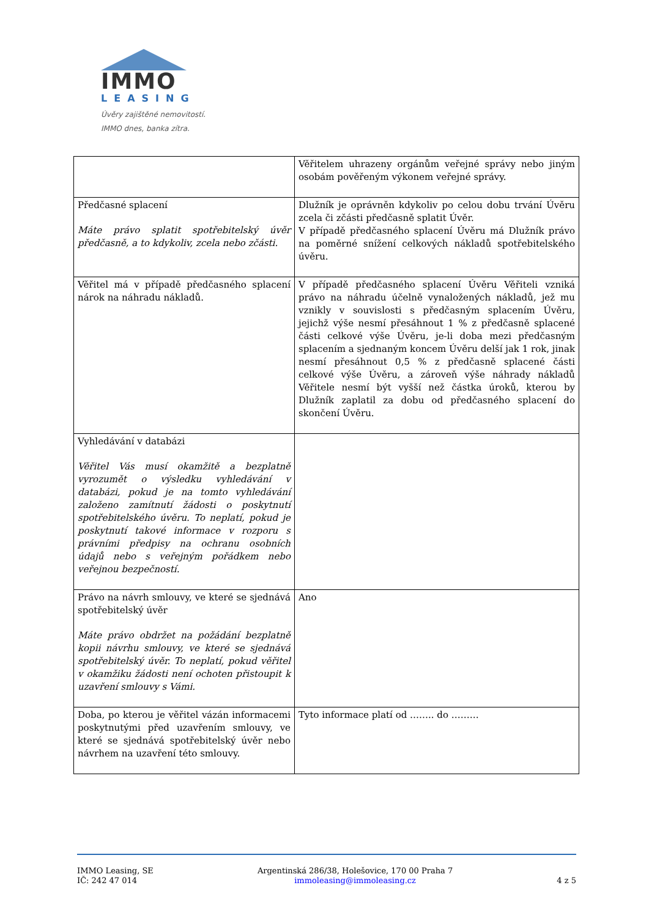IMMO
LEASING
Úvěry zajištěné nemovitostí.
IMMO dnes, banka zítra.
| | Věřitelem uhrazeny orgánům veřejné správy nebo jiným osobám pověřeným výkonem veřejné správy. |
| Předčasné splacení Máte právo splatit spotřebitelský úvěr předčasně, a to kdykoliv, zcela nebo zčásti. | Dlužník je oprávněn kdykoliv po celou dobu trvání Úvěru zcela či zčásti předčasně splatit Úvěr. V případě předčasného splacení Úvěru má Dlužník právo na poměrné snížení celkových nákladů spotřebitelského úvěru. |
| Věřitel má v případě předčasného splacení nárok na náhradu nákladů. | V případě předčasného splacení Úvěru Věřiteli vzniká právo na náhradu účelně vynaložených nákladů, jež mu vznikly v souvislosti s předčasným splacením Úvěru, jejichž výše nesmí přesáhnout 1 % z předčasně splacené části celkové výše Úvěru, je-li doba mezi předčasným splacením a sjednaným koncem Úvěru delší jak 1 rok, jinak nesmí přesáhnout 0,5 % z předčasně splacené části celkové výše Úvěru, a zároveň výše náhrady nákladů Věřitele nesmí být vyšší než částka úroků, kterou by Dlužník zaplatil za dobu od předčasného splacení do skončení Úvěru. |
| Vyhledávání v databázi Věřitel Vás musí okamžitě a bezplatně vyrozumět o výsledku vyhledávání v databázi, pokud je na tomto vyhledávání založeno zamítnutí žádosti o poskytnutí spotřebitelského úvěru. To neplatí, pokud je poskytnutí takové informace v rozporu s právními předpisy na ochranu osobních údajů nebo s veřejným pořádkem nebo veřejnou bezpečností. | |
| Právo na návrh smlouvy, ve které se sjednává spotřebitelský úvěr Máte právo obdržet na požádání bezplatně kopii návrhu smlouvy, ve které se sjednává spotřebitelský úvěr. To neplatí, pokud věřitel v okamžiku žádosti není ochoten přistoupit k uzavření smlouvy s Vámi. | Ano |
| Doba, po kterou je věřitel vázán informacemi poskytnutými před uzavřením smlouvy, ve které se sjednává spotřebitelský úvěr nebo návrhem na uzavření této smlouvy. | Tyto informace platí od …….. do ……… |
IMMO Leasing, SE
IČ: 242 47 014
Argentinská 286/38, Holešovice, 170 00 Praha 7
immoleasing@immoleasing.cz
4 z 5